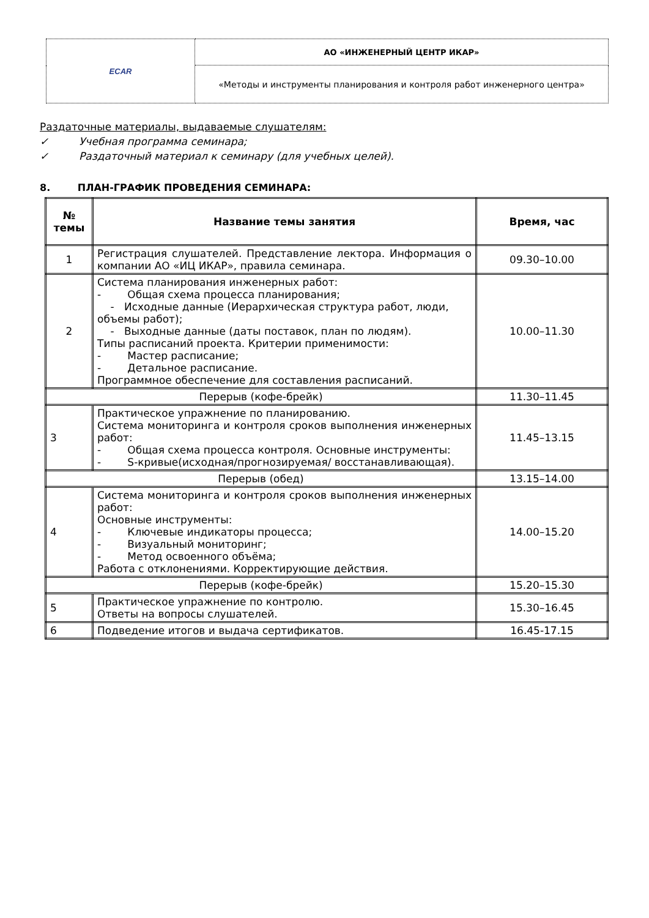| ECAR | АО «ИНЖЕНЕРНЫЙ ЦЕНТР ИКАР» |
| | «Методы и инструменты планирования и контроля работ инженерного центра» |
Раздаточные материалы, выдаваемые слушателям:
✓ Учебная программа семинара;
✓ Раздаточный материал к семинару (для учебных целей).
8. ПЛАН-ГРАФИК ПРОВЕДЕНИЯ СЕМИНАРА:
| № темы | Название темы занятия | Время, час |
| --- | --- | --- |
| 1 | Регистрация слушателей. Представление лектора. Информация о компании АО «ИЦ ИКАР», правила семинара. | 09.30–10.00 |
| 2 | Система планирования инженерных работ: - Общая схема процесса планирования; - Исходные данные (Иерархическая структура работ, люди, объемы работ); - Выходные данные (даты поставок, план по людям). Типы расписаний проекта. Критерии применимости: - Мастер расписание; - Детальное расписание. Программное обеспечение для составления расписаний. | 10.00–11.30 |
| Перерыв (кофе-брейк) | | 11.30–11.45 |
| 3 | Практическое упражнение по планированию. Система мониторинга и контроля сроков выполнения инженерных работ: - Общая схема процесса контроля. Основные инструменты: - S-кривые(исходная/прогнозируемая/ восстанавливающая). | 11.45–13.15 |
| Перерыв (обед) | | 13.15–14.00 |
| 4 | Система мониторинга и контроля сроков выполнения инженерных работ: Основные инструменты: - Ключевые индикаторы процесса; - Визуальный мониторинг; - Метод освоенного объёма; Работа с отклонениями. Корректирующие действия. | 14.00–15.20 |
| Перерыв (кофе-брейк) | | 15.20–15.30 |
| 5 | Практическое упражнение по контролю. Ответы на вопросы слушателей. | 15.30–16.45 |
| 6 | Подведение итогов и выдача сертификатов. | 16.45-17.15 |